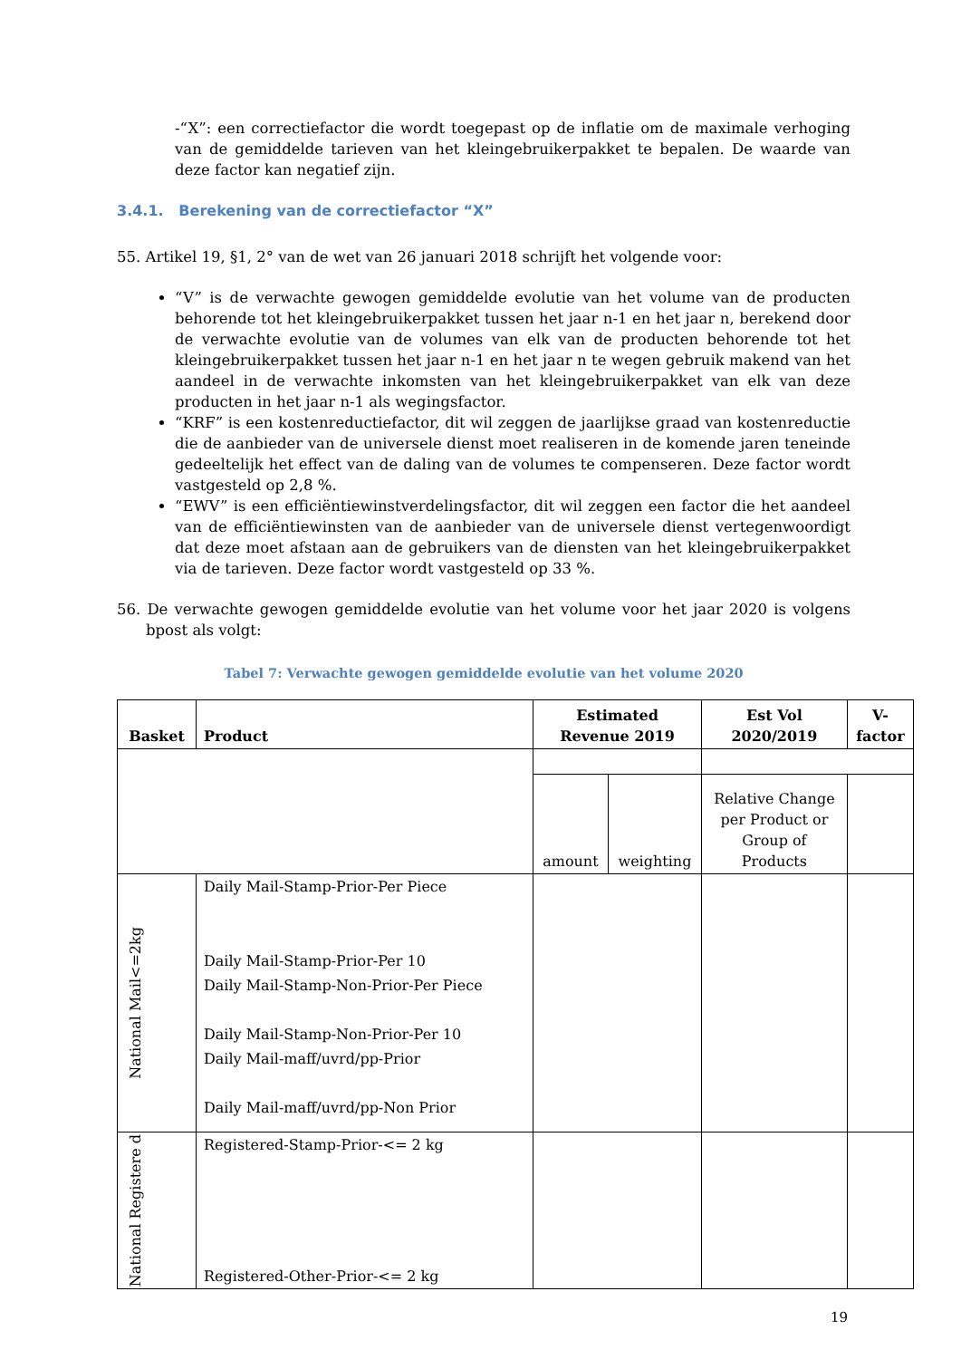-“X”: een correctiefactor die wordt toegepast op de inflatie om de maximale verhoging van de gemiddelde tarieven van het kleingebruikerpakket te bepalen. De waarde van deze factor kan negatief zijn.
3.4.1. Berekening van de correctiefactor “X”
55. Artikel 19, §1, 2° van de wet van 26 januari 2018 schrijft het volgende voor:
“V” is de verwachte gewogen gemiddelde evolutie van het volume van de producten behorende tot het kleingebruikerpakket tussen het jaar n-1 en het jaar n, berekend door de verwachte evolutie van de volumes van elk van de producten behorende tot het kleingebruikerpakket tussen het jaar n-1 en het jaar n te wegen gebruik makend van het aandeel in de verwachte inkomsten van het kleingebruikerpakket van elk van deze producten in het jaar n-1 als wegingsfactor.
“KRF” is een kostenreductiefactor, dit wil zeggen de jaarlijkse graad van kostenreductie die de aanbieder van de universele dienst moet realiseren in de komende jaren teneinde gedeeltelijk het effect van de daling van de volumes te compenseren. Deze factor wordt vastgesteld op 2,8 %.
“EWV” is een efficiëntiewinstverdelingsfactor, dit wil zeggen een factor die het aandeel van de efficiëntiewinsten van de aanbieder van de universele dienst vertegenwoordigt dat deze moet afstaan aan de gebruikers van de diensten van het kleingebruikerpakket via de tarieven. Deze factor wordt vastgesteld op 33 %.
56. De verwachte gewogen gemiddelde evolutie van het volume voor het jaar 2020 is volgens bpost als volgt:
Tabel 7: Verwachte gewogen gemiddelde evolutie van het volume 2020
| Basket | Product | Estimated Revenue 2019 | | Est Vol 2020/2019 | V-factor |
| --- | --- | --- | --- | --- | --- |
| | | amount | weighting | Relative Change per Product or Group of Products | |
| National Mail<=2kg | Daily Mail-Stamp-Prior-Per Piece | | | | |
| | Daily Mail-Stamp-Prior-Per 10 | | | | |
| | Daily Mail-Stamp-Non-Prior-Per Piece | | | | |
| | Daily Mail-Stamp-Non-Prior-Per 10 | | | | |
| | Daily Mail-maff/uvrd/pp-Prior | | | | |
| | Daily Mail-maff/uvrd/pp-Non Prior | | | | |
| National Registere d | Registered-Stamp-Prior-<= 2 kg | | | | |
| | Registered-Other-Prior-<= 2 kg | | | | |
19